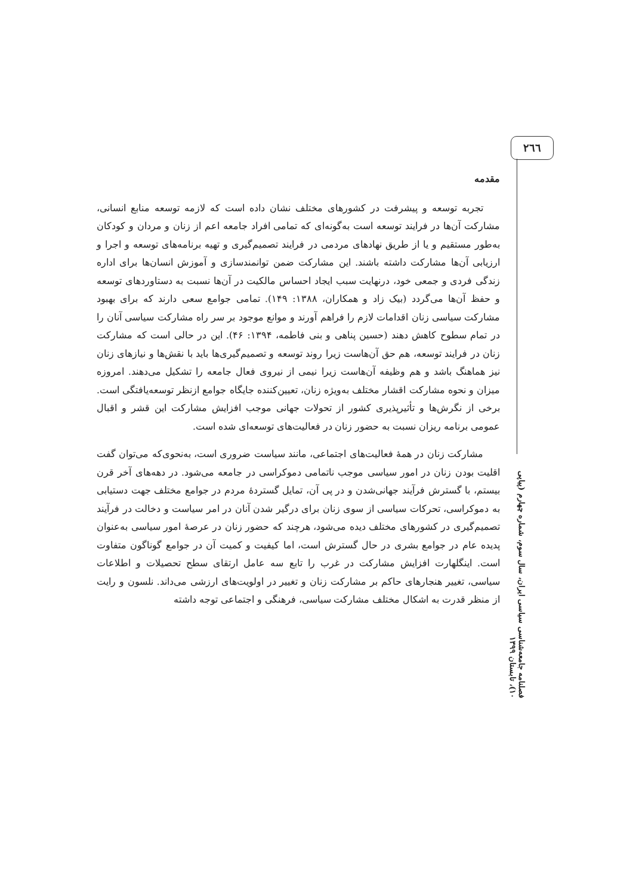۲٦٦
فصلنامه جامعه‌شناسی سیاسی ایران، سال سوم، شماره چهارم (پیاپی ۱۰)، تابستان ۱۳۹۹
مقدمه
تجربه توسعه و پیشرفت در کشورهای مختلف نشان داده است که لازمه توسعه منابع انسانی، مشارکت آن‌ها در فرایند توسعه است به‌گونه‌ای که تمامی افراد جامعه اعم از زنان و مردان و کودکان به‌طور مستقیم و یا از طریق نهادهای مردمی در فرایند تصمیم‌گیری و تهیه برنامه‌های توسعه و اجرا و ارزیابی آن‌ها مشارکت داشته باشند. این مشارکت ضمن توانمندسازی و آموزش انسان‌ها برای اداره زندگی فردی و جمعی خود، درنهایت سبب ایجاد احساس مالکیت در آن‌ها نسبت به دستاوردهای توسعه و حفظ آن‌ها می‌گردد (بیک زاد و همکاران، ۱۳۸۸: ۱۴۹). تمامی جوامع سعی دارند که برای بهبود مشارکت سیاسی زنان اقدامات لازم را فراهم آورند و موانع موجود بر سر راه مشارکت سیاسی آنان را در تمام سطوح کاهش دهند (حسین پناهی و بنی فاطمه، ۱۳۹۴: ۴۶). این در حالی است که مشارکت زنان در فرایند توسعه، هم حق آن‌هاست زیرا روند توسعه و تصمیم‌گیری‌ها باید با نقش‌ها و نیازهای زنان نیز هماهنگ باشد و هم وظیفه آن‌هاست زیرا نیمی از نیروی فعال جامعه را تشکیل می‌دهند. امروزه میزان و نحوه مشارکت اقشار مختلف به‌ویژه زنان، تعیین‌کننده جایگاه جوامع ازنظر توسعه‌یافتگی است. برخی از نگرش‌ها و تأثیرپذیری کشور از تحولات جهانی موجب افزایش مشارکت این قشر و اقبال عمومی برنامه ریزان نسبت به حضور زنان در فعالیت‌های توسعه‌ای شده است.
مشارکت زنان در همهٔ فعالیت‌های اجتماعی، مانند سیاست ضروری است، به‌نحوی‌که می‌توان گفت اقلیت بودن زنان در امور سیاسی موجب ناتمامی دموکراسی در جامعه می‌شود. در دهه‌های آخر قرن بیستم، با گسترش فرآیند جهانی‌شدن و در پی آن، تمایل گستردهٔ مردم در جوامع مختلف جهت دستیابی به دموکراسی، تحرکات سیاسی از سوی زنان برای درگیر شدن آنان در امر سیاست و دخالت در فرآیند تصمیم‌گیری در کشورهای مختلف دیده می‌شود، هرچند که حضور زنان در عرصهٔ امور سیاسی به‌عنوان پدیده عام در جوامع بشری در حال گسترش است، اما کیفیت و کمیت آن در جوامع گوناگون متفاوت است. اینگلهارت افزایش مشارکت در غرب را تابع سه عامل ارتقای سطح تحصیلات و اطلاعات سیاسی، تغییر هنجارهای حاکم بر مشارکت زنان و تغییر در اولویت‌های ارزشی می‌داند. نلسون و رایت از منظر قدرت به اشکال مختلف مشارکت سیاسی، فرهنگی و اجتماعی توجه داشته